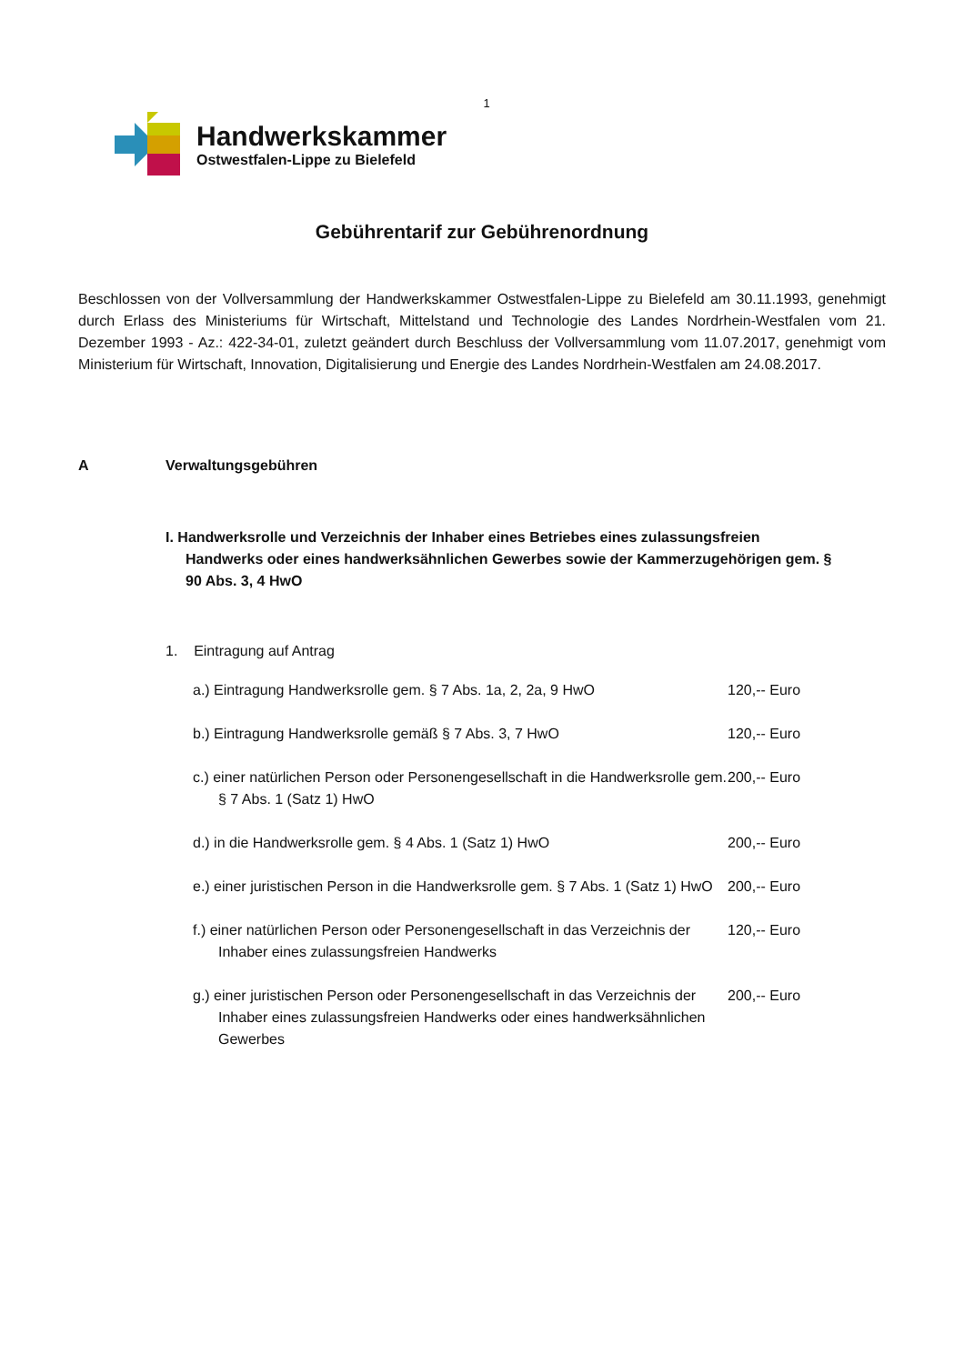1
Handwerkskammer
Ostwestfalen-Lippe zu Bielefeld
Gebührentarif zur Gebührenordnung
Beschlossen von der Vollversammlung der Handwerkskammer Ostwestfalen-Lippe zu Bielefeld am 30.11.1993, genehmigt durch Erlass des Ministeriums für Wirtschaft, Mittelstand und Technologie des Landes Nordrhein-Westfalen vom 21. Dezember 1993 - Az.: 422-34-01, zuletzt geändert durch Beschluss der Vollversammlung vom 11.07.2017, genehmigt vom Ministerium für Wirtschaft, Innovation, Digitalisierung und Energie des Landes Nordrhein-Westfalen am 24.08.2017.
A Verwaltungsgebühren
I. Handwerksrolle und Verzeichnis der Inhaber eines Betriebes eines zulassungsfreien Handwerks oder eines handwerksähnlichen Gewerbes sowie der Kammerzugehörigen gem. § 90 Abs. 3, 4 HwO
1. Eintragung auf Antrag
a.) Eintragung Handwerksrolle gem. § 7 Abs. 1a, 2, 2a, 9 HwO
120,-- Euro
b.) Eintragung Handwerksrolle gemäß § 7 Abs. 3, 7 HwO 120,-- Euro
c.) einer natürlichen Person oder Personengesellschaft in die Handwerksrolle gem. § 7 Abs. 1 (Satz 1) HwO
200,-- Euro
d.) in die Handwerksrolle gem. § 4 Abs. 1 (Satz 1) HwO 200,-- Euro
e.) einer juristischen Person in die Handwerksrolle gem. § 7 Abs. 1 (Satz 1) HwO
200,-- Euro
f.) einer natürlichen Person oder Personengesellschaft in das Verzeichnis der Inhaber eines zulassungsfreien Handwerks
120,-- Euro
g.) einer juristischen Person oder Personengesellschaft in das Verzeichnis der Inhaber eines zulassungsfreien Handwerks oder eines handwerksähnlichen Gewerbes
200,-- Euro